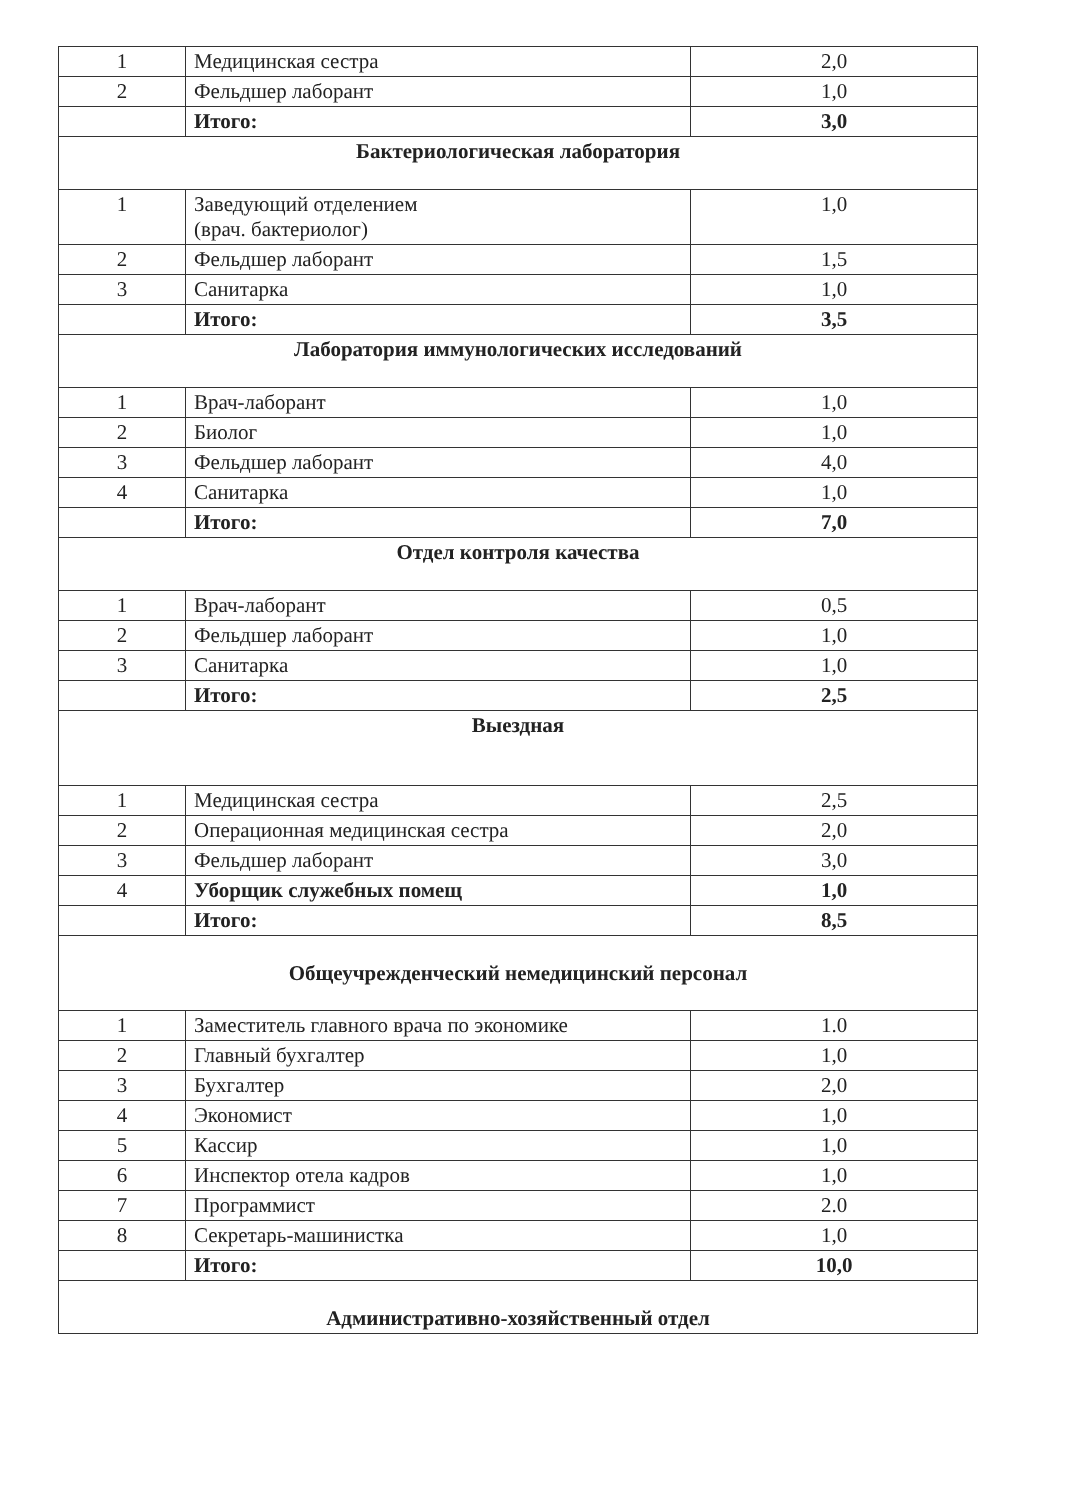| 1 | Медицинская сестра | 2,0 |
| 2 | Фельдшер лаборант | 1,0 |
| | Итого: | 3,0 |
| Бактериологическая лаборатория | | |
| 1 | Заведующий отделением (врач. бактериолог) | 1,0 |
| 2 | Фельдшер лаборант | 1,5 |
| 3 | Санитарка | 1,0 |
| | Итого: | 3,5 |
| Лаборатория иммунологических исследований | | |
| 1 | Врач-лаборант | 1,0 |
| 2 | Биолог | 1,0 |
| 3 | Фельдшер лаборант | 4,0 |
| 4 | Санитарка | 1,0 |
| | Итого: | 7,0 |
| Отдел контроля качества | | |
| 1 | Врач-лаборант | 0,5 |
| 2 | Фельдшер лаборант | 1,0 |
| 3 | Санитарка | 1,0 |
| | Итого: | 2,5 |
| Выездная | | |
| 1 | Медицинская сестра | 2,5 |
| 2 | Операционная медицинская сестра | 2,0 |
| 3 | Фельдшер лаборант | 3,0 |
| 4 | Уборщик служебных помещ | 1,0 |
| | Итого: | 8,5 |
| Общеучрежденческий немедицинский персонал | | |
| 1 | Заместитель главного врача по экономике | 1.0 |
| 2 | Главный бухгалтер | 1,0 |
| 3 | Бухгалтер | 2,0 |
| 4 | Экономист | 1,0 |
| 5 | Кассир | 1,0 |
| 6 | Инспектор отела кадров | 1,0 |
| 7 | Программист | 2.0 |
| 8 | Секретарь-машинистка | 1,0 |
| | Итого: | 10,0 |
| Административно-хозяйственный отдел | | |